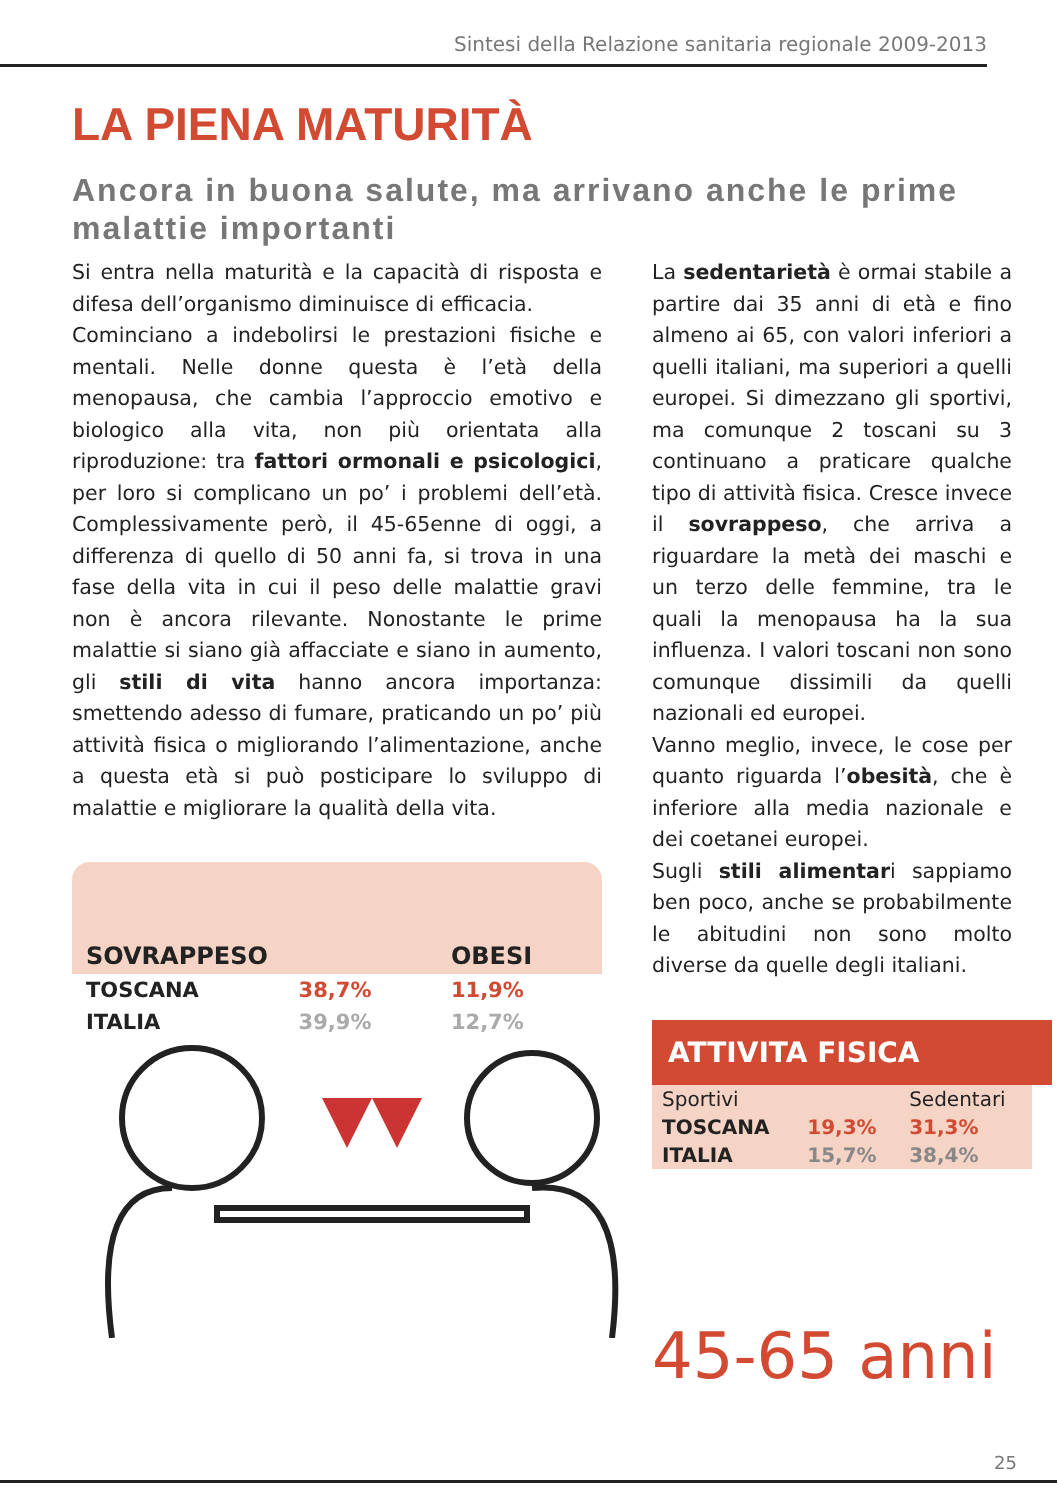Sintesi della Relazione sanitaria regionale 2009-2013
LA PIENA MATURITÀ
Ancora in buona salute, ma arrivano anche le prime malattie importanti
Si entra nella maturità e la capacità di risposta e difesa dell’organismo diminuisce di efficacia.
Cominciano a indebolirsi le prestazioni fisiche e mentali. Nelle donne questa è l’età della menopausa, che cambia l’approccio emotivo e biologico alla vita, non più orientata alla riproduzione: tra fattori ormonali e psicologici, per loro si complicano un po’ i problemi dell’età. Complessivamente però, il 45-65enne di oggi, a differenza di quello di 50 anni fa, si trova in una fase della vita in cui il peso delle malattie gravi non è ancora rilevante. Nonostante le prime malattie si siano già affacciate e siano in aumento, gli stili di vita hanno ancora importanza: smettendo adesso di fumare, praticando un po’ più attività fisica o migliorando l’alimentazione, anche a questa età si può posticipare lo sviluppo di malattie e migliorare la qualità della vita.
| SOVRAPPESO | | OBESI |
| --- | --- | --- |
| TOSCANA | 38,7% | 11,9% |
| ITALIA | 39,9% | 12,7% |
La sedentarietà è ormai stabile a partire dai 35 anni di età e fino almeno ai 65, con valori inferiori a quelli italiani, ma superiori a quelli europei. Si dimezzano gli sportivi, ma comunque 2 toscani su 3 continuano a praticare qualche tipo di attività fisica. Cresce invece il sovrappeso, che arriva a riguardare la metà dei maschi e un terzo delle femmine, tra le quali la menopausa ha la sua influenza. I valori toscani non sono comunque dissimili da quelli nazionali ed europei.
Vanno meglio, invece, le cose per quanto riguarda l’obesità, che è inferiore alla media nazionale e dei coetanei europei.
Sugli stili alimentari sappiamo ben poco, anche se probabilmente le abitudini non sono molto diverse da quelle degli italiani.
ATTIVITA FISICA
| Sportivi | | Sedentari |
| TOSCANA | 19,3% | 31,3% |
| ITALIA | 15,7% | 38,4% |
45-65 anni
25